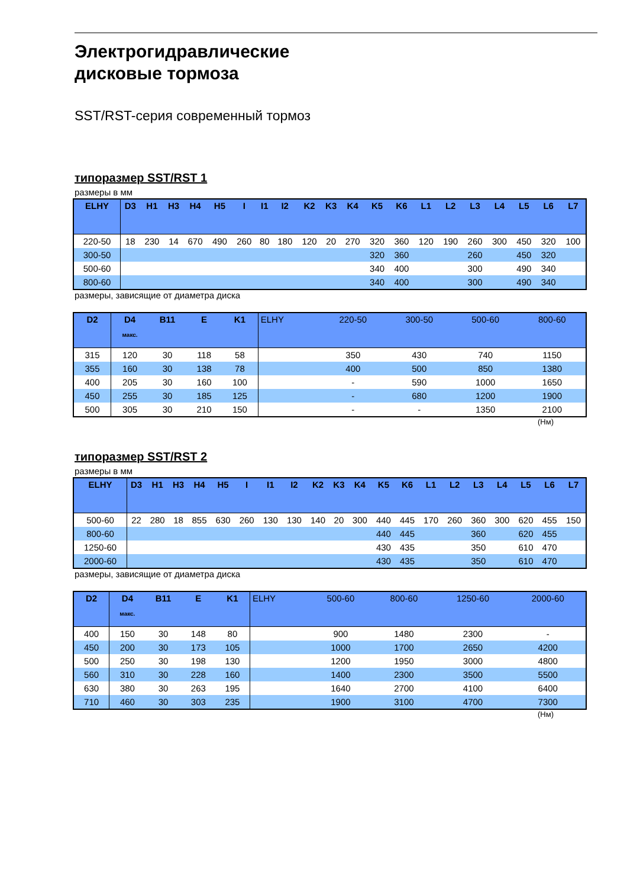Электрогидравлические
дисковые тормоза
SST/RST-серия современный тормоз
типоразмер SST/RST 1
размеры в мм
| ELHY | D3 | H1 | H3 | H4 | H5 | I | I1 | I2 | K2 | K3 | K4 | K5 | K6 | L1 | L2 | L3 | L4 | L5 | L6 | L7 |
| --- | --- | --- | --- | --- | --- | --- | --- | --- | --- | --- | --- | --- | --- | --- | --- | --- | --- | --- | --- | --- |
| 220-50 | 18 | 230 | 14 | 670 | 490 | 260 | 80 | 180 | 120 | 20 | 270 | 320 | 360 | 120 | 190 | 260 | 300 | 450 | 320 | 100 |
| 300-50 | | | | | | | | | | | | 320 | 360 | | | 260 | | 450 | 320 | |
| 500-60 | | | | | | | | | | | | 340 | 400 | | | 300 | | 490 | 340 | |
| 800-60 | | | | | | | | | | | | 340 | 400 | | | 300 | | 490 | 340 | |
размеры, зависящие от диаметра диска
| D2 | D4 макс. | B11 | E | K1 | ELHY | 220-50 | 300-50 | 500-60 | 800-60 |
| --- | --- | --- | --- | --- | --- | --- | --- | --- | --- |
| 315 | 120 | 30 | 118 | 58 | | 350 | 430 | 740 | 1150 |
| 355 | 160 | 30 | 138 | 78 | | 400 | 500 | 850 | 1380 |
| 400 | 205 | 30 | 160 | 100 | | - | 590 | 1000 | 1650 |
| 450 | 255 | 30 | 185 | 125 | | - | 680 | 1200 | 1900 |
| 500 | 305 | 30 | 210 | 150 | | - | - | 1350 | 2100 |
(Нм)
типоразмер SST/RST 2
размеры в мм
| ELHY | D3 | H1 | H3 | H4 | H5 | I | I1 | I2 | K2 | K3 | K4 | K5 | K6 | L1 | L2 | L3 | L4 | L5 | L6 | L7 |
| --- | --- | --- | --- | --- | --- | --- | --- | --- | --- | --- | --- | --- | --- | --- | --- | --- | --- | --- | --- | --- |
| 500-60 | 22 | 280 | 18 | 855 | 630 | 260 | 130 | 130 | 140 | 20 | 300 | 440 | 445 | 170 | 260 | 360 | 300 | 620 | 455 | 150 |
| 800-60 | | | | | | | | | | | | 440 | 445 | | | 360 | | 620 | 455 | |
| 1250-60 | | | | | | | | | | | | 430 | 435 | | | 350 | | 610 | 470 | |
| 2000-60 | | | | | | | | | | | | 430 | 435 | | | 350 | | 610 | 470 | |
размеры, зависящие от диаметра диска
| D2 | D4 макс. | B11 | E | K1 | ELHY | 500-60 | 800-60 | 1250-60 | 2000-60 |
| --- | --- | --- | --- | --- | --- | --- | --- | --- | --- |
| 400 | 150 | 30 | 148 | 80 | | 900 | 1480 | 2300 | - |
| 450 | 200 | 30 | 173 | 105 | | 1000 | 1700 | 2650 | 4200 |
| 500 | 250 | 30 | 198 | 130 | | 1200 | 1950 | 3000 | 4800 |
| 560 | 310 | 30 | 228 | 160 | | 1400 | 2300 | 3500 | 5500 |
| 630 | 380 | 30 | 263 | 195 | | 1640 | 2700 | 4100 | 6400 |
| 710 | 460 | 30 | 303 | 235 | | 1900 | 3100 | 4700 | 7300 |
(Нм)